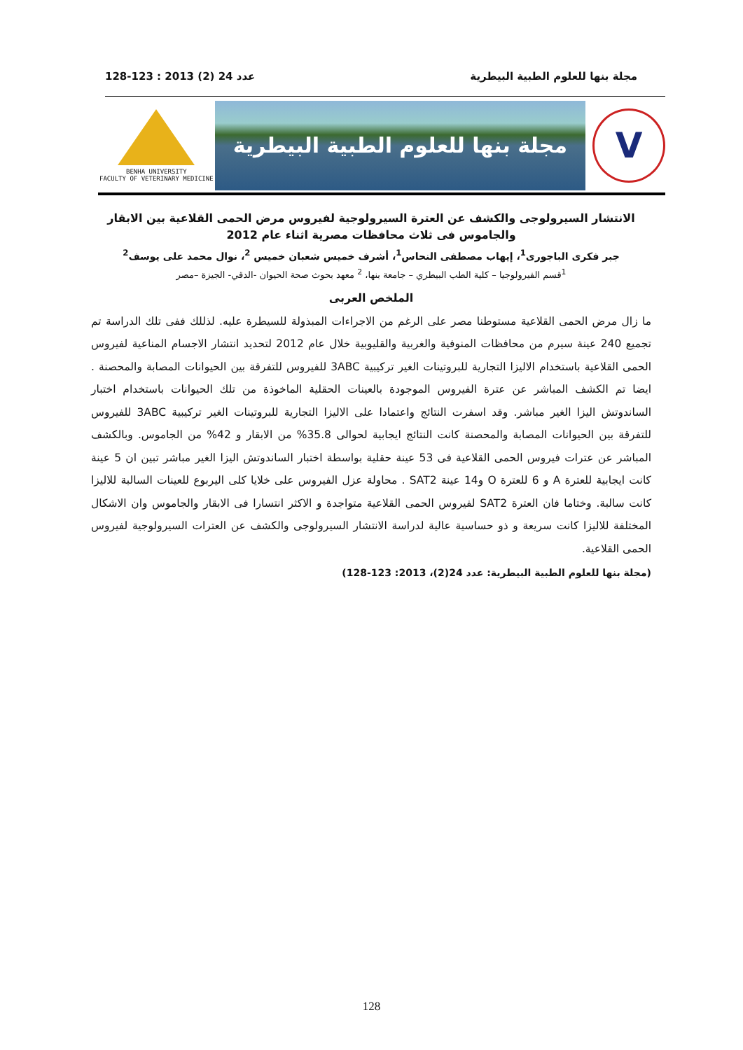مجلة بنها للعلوم الطبية البيطرية عدد 24 (2) 2013 : 123-128
BENHA UNIVERSITY
FACULTY OF VETERINARY MEDICINE
مجلة بنها للعلوم الطبية البيطرية
V
الانتشار السيرولوجى والكشف عن العترة السيرولوجية لفيروس مرض الحمى القلاعية بين الابقار والجاموس فى ثلاث محافظات مصرية اثناء عام 2012
جبر فكرى الباجورى<sup>1</sup>، إيهاب مصطفى النحاس<sup>1</sup>، أشرف خميس شعبان خميس <sup>2</sup>، نوال محمد على يوسف<sup>2</sup>
<sup>1</sup> قسم الفيرولوجيا – كلية الطب البيطري – جامعة بنها، <sup>2</sup> معهد بحوث صحة الحيوان -الدقي- الجيزة –مصر
الملخص العربى
ما زال مرض الحمى القلاعية مستوطنا مصر على الرغم من الاجراءات المبذولة للسيطرة عليه. لذللك ففى تلك الدراسة تم تجميع 240 عينة سيرم من محافظات المنوفية والغربية والقليوبية خلال عام 2012 لتحديد انتشار الاجسام المناعية لفيروس الحمى القلاعية باستخدام الاليزا التجارية للبروتينات الغير تركيبية 3ABC للفيروس للتفرقة بين الحيوانات المصابة والمحصنة . ايضا تم الكشف المباشر عن عترة الفيروس الموجودة بالعينات الحقلية الماخوذة من تلك الحيوانات باستخدام اختبار الساندوتش اليزا الغير مباشر. وقد اسفرت النتائج واعتمادا على الاليزا التجارية للبروتينات الغير تركيبية 3ABC للفيروس للتفرقة بين الحيوانات المصابة والمحصنة كانت النتائج ايجابية لحوالى 35.8% من الابقار و 42% من الجاموس. وبالكشف المباشر عن عترات فيروس الحمى القلاعية فى 53 عينة حقلية بواسطة اختبار الساندوتش اليزا الغير مباشر تبين ان 5 عينة كانت ايجابية للعترة A و 6 للعترة O و14 عينة SAT2 . محاولة عزل الفيروس على خلايا كلى اليربوع للعينات السالبة للاليزا كانت سالبة. وختاما فان العترة SAT2 لفيروس الحمى القلاعية متواجدة و الاكثر انتسارا فى الابقار والجاموس وان الاشكال المختلفة للاليزا كانت سريعة و ذو حساسية عالية لدراسة الانتشار السيرولوجى والكشف عن العترات السيرولوجية لفيروس الحمى القلاعية.
(مجلة بنها للعلوم الطبية البيطرية: عدد 24(2)، 2013: 123-128)
128